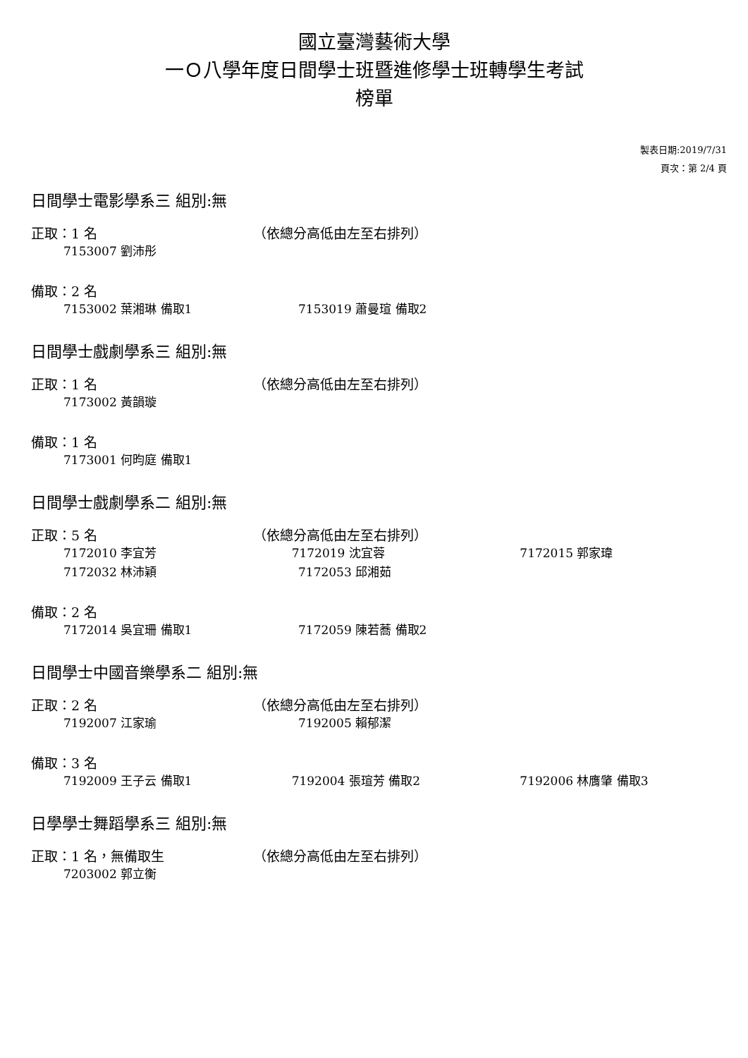國立臺灣藝術大學
一Ｏ八學年度日間學士班暨進修學士班轉學生考試
榜單
製表日期:2019/7/31
頁次：第 2/4 頁
日間學士電影學系三 組別:無
正取：1 名 （依總分高低由左至右排列）
7153007 劉沛彤
備取：2 名
7153002 葉湘琳 備取1 7153019 蕭曼瑄 備取2
日間學士戲劇學系三 組別:無
正取：1 名 （依總分高低由左至右排列）
7173002 黃韻璇
備取：1 名
7173001 何昀庭 備取1
日間學士戲劇學系二 組別:無
正取：5 名 （依總分高低由左至右排列）
7172010 李宜芳 7172019 沈宜蓉 7172015 郭家瑋
7172032 林沛穎 7172053 邱湘茹
備取：2 名
7172014 吳宜珊 備取1 7172059 陳若蕎 備取2
日間學士中國音樂學系二 組別:無
正取：2 名 （依總分高低由左至右排列）
7192007 江家瑜 7192005 賴郁潔
備取：3 名
7192009 王子云 備取1 7192004 張瑄芳 備取2 7192006 林膺肇 備取3
日學學士舞蹈學系三 組別:無
正取：1 名，無備取生 （依總分高低由左至右排列）
7203002 郭立衡